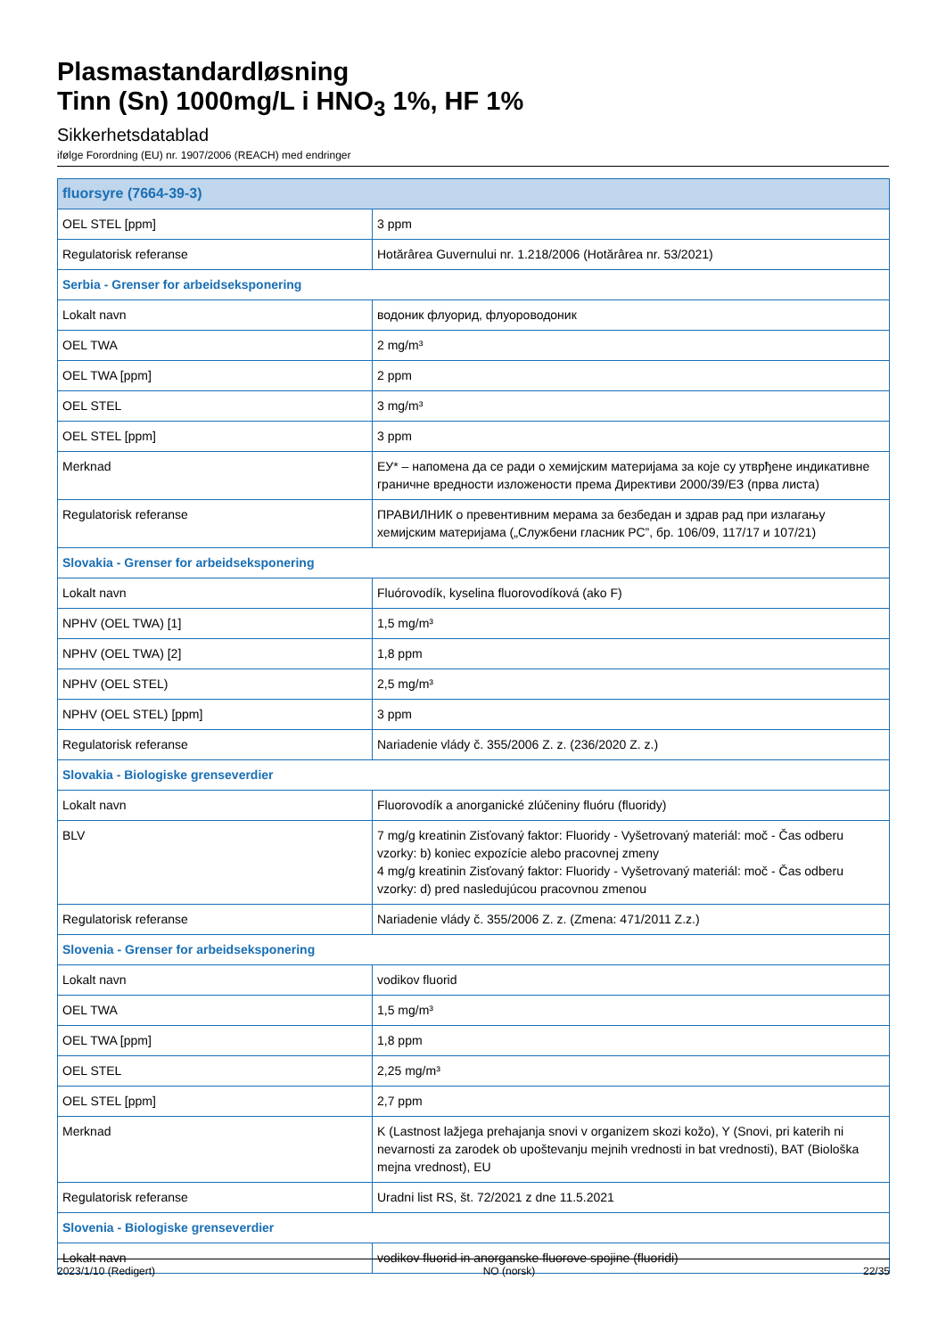Plasmastandardløsning
Tinn (Sn) 1000mg/L i HNO<sub>3</sub> 1%, HF 1%
Sikkerhetsdatablad
ifølge Forordning (EU) nr. 1907/2006 (REACH) med endringer
| fluorsyre (7664-39-3) | |
| OEL STEL [ppm] | 3 ppm |
| Regulatorisk referanse | Hotărârea Guvernului nr. 1.218/2006 (Hotărârea nr. 53/2021) |
| Serbia - Grenser for arbeidseksponering | |
| Lokalt navn | водоник флуорид, флуороводоник |
| OEL TWA | 2 mg/m³ |
| OEL TWA [ppm] | 2 ppm |
| OEL STEL | 3 mg/m³ |
| OEL STEL [ppm] | 3 ppm |
| Merknad | ЕУ* – напомена да се ради о хемијским материјама за које су утврђене индикативне граничне вредности изложености према Директиви 2000/39/ЕЗ (прва листа) |
| Regulatorisk referanse | ПРАВИЛНИК о превентивним мерама за безбедан и здрав рад при излагању хемијским материјама („Службени гласник РС”, бр. 106/09, 117/17 и 107/21) |
| Slovakia - Grenser for arbeidseksponering | |
| Lokalt navn | Fluórovodík, kyselina fluorovodíková (ako F) |
| NPHV (OEL TWA) [1] | 1,5 mg/m³ |
| NPHV (OEL TWA) [2] | 1,8 ppm |
| NPHV (OEL STEL) | 2,5 mg/m³ |
| NPHV (OEL STEL) [ppm] | 3 ppm |
| Regulatorisk referanse | Nariadenie vlády č. 355/2006 Z. z. (236/2020 Z. z.) |
| Slovakia - Biologiske grenseverdier | |
| Lokalt navn | Fluorovodík a anorganické zlúčeniny fluóru (fluoridy) |
| BLV | 7 mg/g kreatinin Zisťovaný faktor: Fluoridy - Vyšetrovaný materiál: moč - Čas odberu vzorky: b) koniec expozície alebo pracovnej zmeny 4 mg/g kreatinin Zisťovaný faktor: Fluoridy - Vyšetrovaný materiál: moč - Čas odberu vzorky: d) pred nasledujúcou pracovnou zmenou |
| Regulatorisk referanse | Nariadenie vlády č. 355/2006 Z. z. (Zmena: 471/2011 Z.z.) |
| Slovenia - Grenser for arbeidseksponering | |
| Lokalt navn | vodikov fluorid |
| OEL TWA | 1,5 mg/m³ |
| OEL TWA [ppm] | 1,8 ppm |
| OEL STEL | 2,25 mg/m³ |
| OEL STEL [ppm] | 2,7 ppm |
| Merknad | K (Lastnost lažjega prehajanja snovi v organizem skozi kožo), Y (Snovi, pri katerih ni nevarnosti za zarodek ob upoštevanju mejnih vrednosti in bat vrednosti), BAT (Biološka mejna vrednost), EU |
| Regulatorisk referanse | Uradni list RS, št. 72/2021 z dne 11.5.2021 |
| Slovenia - Biologiske grenseverdier | |
| Lokalt navn | vodikov fluorid in anorganske fluorove spojine (fluoridi) |
2023/1/10 (Redigert) NO (norsk) 22/35